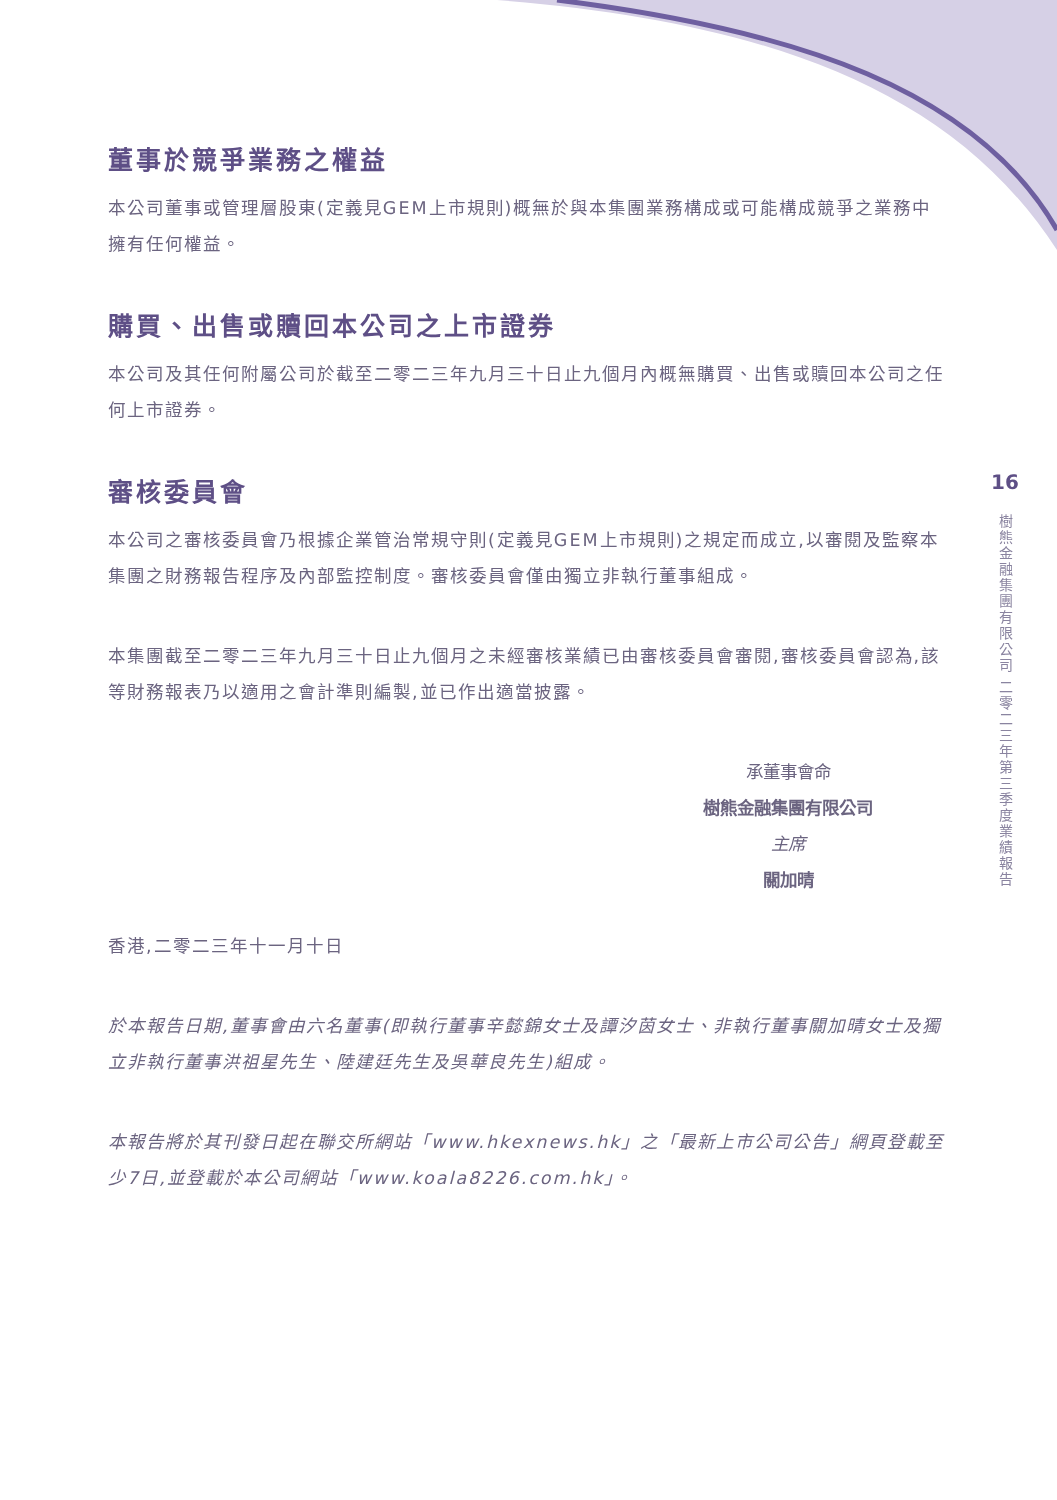董事於競爭業務之權益
本公司董事或管理層股東(定義見GEM上市規則)概無於與本集團業務構成或可能構成競爭之業務中擁有任何權益。
購買、出售或贖回本公司之上市證券
本公司及其任何附屬公司於截至二零二三年九月三十日止九個月內概無購買、出售或贖回本公司之任何上市證券。
審核委員會
本公司之審核委員會乃根據企業管治常規守則(定義見GEM上市規則)之規定而成立,以審閱及監察本集團之財務報告程序及內部監控制度。審核委員會僅由獨立非執行董事組成。
本集團截至二零二三年九月三十日止九個月之未經審核業績已由審核委員會審閱,審核委員會認為,該等財務報表乃以適用之會計準則編製,並已作出適當披露。
承董事會命
樹熊金融集團有限公司
主席
關加晴
香港,二零二三年十一月十日
於本報告日期,董事會由六名董事(即執行董事辛懿錦女士及譚汐茵女士、非執行董事關加晴女士及獨立非執行董事洪祖星先生、陸建廷先生及吳華良先生)組成。
本報告將於其刊發日起在聯交所網站「www.hkexnews.hk」之「最新上市公司公告」網頁登載至少7日,並登載於本公司網站「www.koala8226.com.hk」。
16
樹熊金融集團有限公司 二零二三年第三季度業績報告